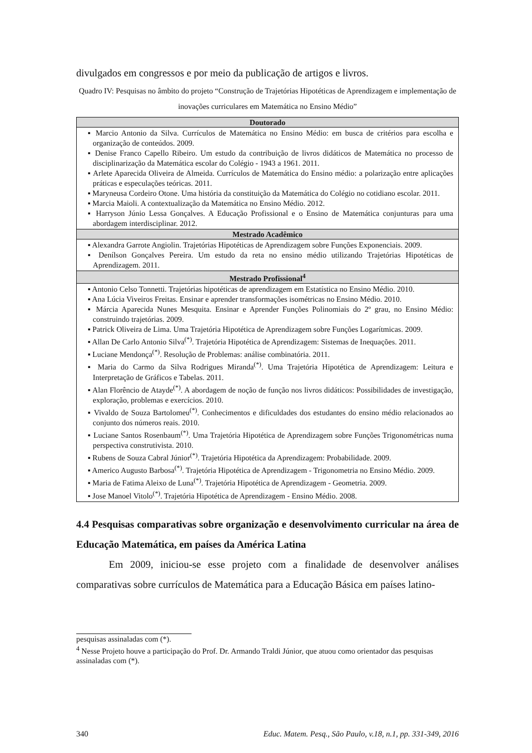divulgados em congressos e por meio da publicação de artigos e livros.
Quadro IV: Pesquisas no âmbito do projeto “Construção de Trajetórias Hipotéticas de Aprendizagem e implementação de inovações curriculares em Matemática no Ensino Médio”
| Doutorado |
| --- |
| ▪ Marcio Antonio da Silva. Currículos de Matemática no Ensino Médio: em busca de critérios para escolha e organização de conteúdos. 2009. ▪ Denise Franco Capello Ribeiro. Um estudo da contribuição de livros didáticos de Matemática no processo de disciplinarização da Matemática escolar do Colégio - 1943 a 1961. 2011. ▪ Arlete Aparecida Oliveira de Almeida. Currículos de Matemática do Ensino médio: a polarização entre aplicações práticas e especulações teóricas. 2011. ▪ Maryneusa Cordeiro Otone. Uma história da constituição da Matemática do Colégio no cotidiano escolar. 2011. ▪ Marcia Maioli. A contextualização da Matemática no Ensino Médio. 2012. ▪ Harryson Júnio Lessa Gonçalves. A Educação Profissional e o Ensino de Matemática conjunturas para uma abordagem interdisciplinar. 2012. |
| Mestrado Acadêmico |
| ▪ Alexandra Garrote Angiolin. Trajetórias Hipotéticas de Aprendizagem sobre Funções Exponenciais. 2009. ▪ Denílson Gonçalves Pereira. Um estudo da reta no ensino médio utilizando Trajetórias Hipotéticas de Aprendizagem. 2011. |
| Mestrado Profissional<sup>4</sup> |
| ▪ Antonio Celso Tonnetti. Trajetórias hipotéticas de aprendizagem em Estatística no Ensino Médio. 2010. ▪ Ana Lúcia Viveiros Freitas. Ensinar e aprender transformações isométricas no Ensino Médio. 2010. ▪ Márcia Aparecida Nunes Mesquita. Ensinar e Aprender Funções Polinomiais do 2º grau, no Ensino Médio: construindo trajetórias. 2009. ▪ Patrick Oliveira de Lima. Uma Trajetória Hipotética de Aprendizagem sobre Funções Logarítmicas. 2009. ▪ Allan De Carlo Antonio Silva<sup>(*)</sup>. Trajetória Hipotética de Aprendizagem: Sistemas de Inequações. 2011. ▪ Luciane Mendonça<sup>(*)</sup>. Resolução de Problemas: análise combinatória. 2011. ▪ Maria do Carmo da Silva Rodrigues Miranda<sup>(*)</sup>. Uma Trajetória Hipotética de Aprendizagem: Leitura e Interpretação de Gráficos e Tabelas. 2011. ▪ Alan Florêncio de Atayde<sup>(*)</sup>. A abordagem de noção de função nos livros didáticos: Possibilidades de investigação, exploração, problemas e exercícios. 2010. ▪ Vivaldo de Souza Bartolomeu<sup>(*)</sup>. Conhecimentos e dificuldades dos estudantes do ensino médio relacionados ao conjunto dos números reais. 2010. ▪ Luciane Santos Rosenbaum<sup>(*)</sup>. Uma Trajetória Hipotética de Aprendizagem sobre Funções Trigonométricas numa perspectiva construtivista. 2010. ▪ Rubens de Souza Cabral Júnior<sup>(*)</sup>. Trajetória Hipotética da Aprendizagem: Probabilidade. 2009. ▪ Americo Augusto Barbosa<sup>(*)</sup>. Trajetória Hipotética de Aprendizagem - Trigonometria no Ensino Médio. 2009. ▪ Maria de Fatima Aleixo de Luna<sup>(*)</sup>. Trajetória Hipotética de Aprendizagem - Geometria. 2009. ▪ Jose Manoel Vitolo<sup>(*)</sup>. Trajetória Hipotética de Aprendizagem - Ensino Médio. 2008. |
4.4 Pesquisas comparativas sobre organização e desenvolvimento curricular na área de Educação Matemática, em países da América Latina
Em 2009, iniciou-se esse projeto com a finalidade de desenvolver análises comparativas sobre currículos de Matemática para a Educação Básica em países latino-
pesquisas assinaladas com (*).
<sup>4</sup> Nesse Projeto houve a participação do Prof. Dr. Armando Traldi Júnior, que atuou como orientador das pesquisas assinaladas com (*).
340 Educ. Matem. Pesq., São Paulo, v.18, n.1, pp. 331-349, 2016